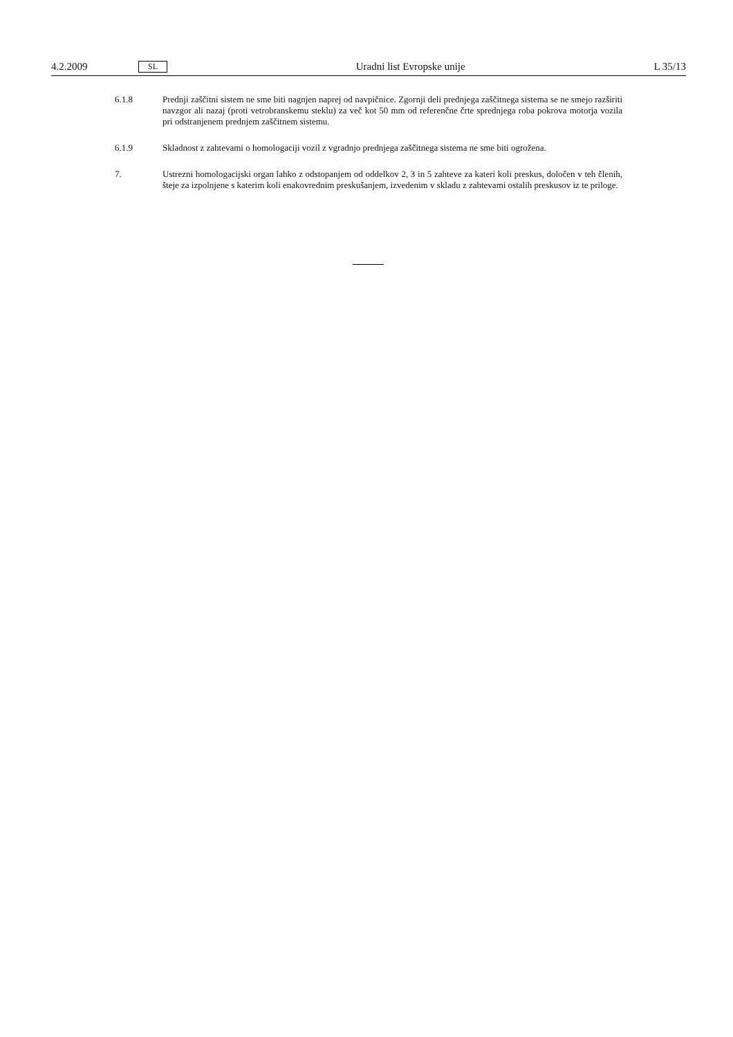4.2.2009 SL Uradni list Evropske unije L 35/13
6.1.8 Prednji zaščitni sistem ne sme biti nagnjen naprej od navpičnice. Zgornji deli prednjega zaščitnega sistema se ne smejo razširiti navzgor ali nazaj (proti vetrobranskemu steklu) za več kot 50 mm od referenčne črte sprednjega roba pokrova motorja vozila pri odstranjenem prednjem zaščitnem sistemu.
6.1.9 Skladnost z zahtevami o homologaciji vozil z vgradnjo prednjega zaščitnega sistema ne sme biti ogrožena.
7. Ustrezni homologacijski organ lahko z odstopanjem od oddelkov 2, 3 in 5 zahteve za kateri koli preskus, določen v teh členih, šteje za izpolnjene s katerim koli enakovrednim preskušanjem, izvedenim v skladu z zahtevami ostalih preskusov iz te priloge.